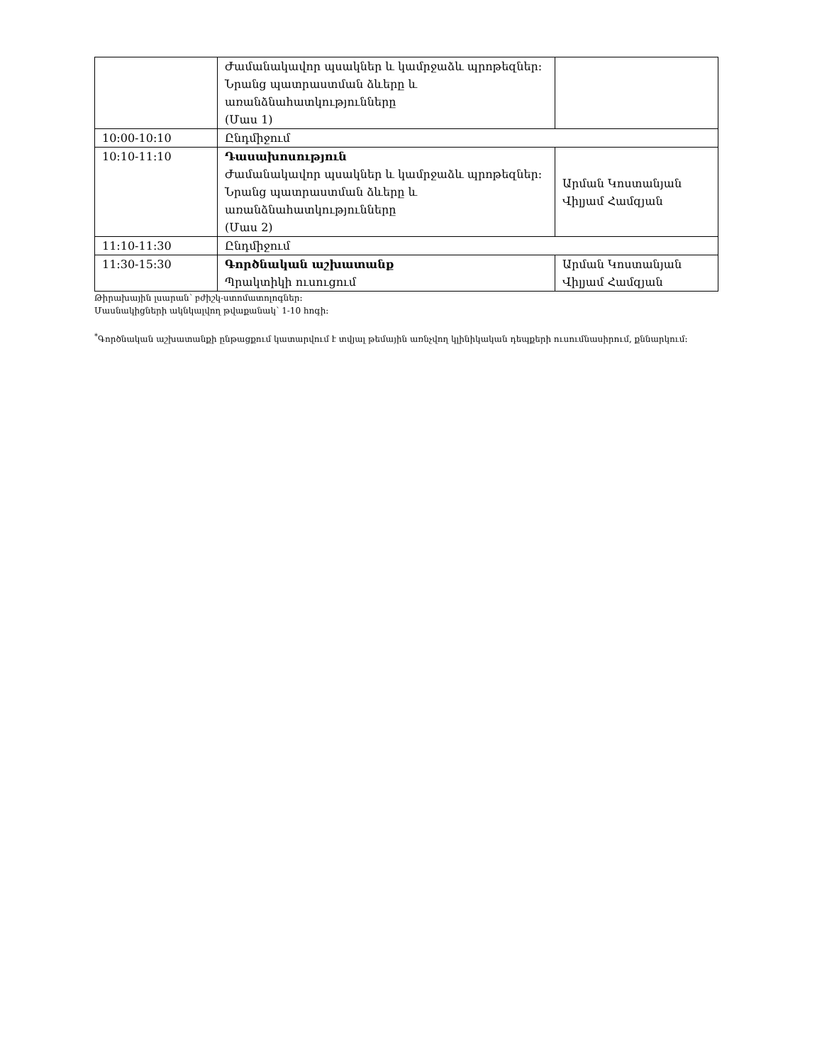| | Ժամանակավոր պսակներ և կամրջաձև պրոթեզներ: Նրանց պատրաստման ձևերը և առանձնահատկությունները (Մաս 1) | |
| 10:00-10:10 | Ընդմիջում | |
| 10:10-11:10 | Դասախոսություն Ժամանակավոր պսակներ և կամրջաձև պրոթեզներ: Նրանց պատրաստման ձևերը և առանձնահատկությունները (Մաս 2) | Արման Կոստանյան Վիլյամ Համզյան |
| 11:10-11:30 | Ընդմիջում | |
| 11:30-15:30 | Գործնական աշխատանք Պրակտիկի ուսուցում | Արման Կոստանյան Վիլյամ Համզյան |
Թիրախային լսարան՝ բժիշկ-ստոմատոլոգներ:
Մասնակիցների ակնկալվող թվաքանակ՝ 1-10 հոգի:
<sup>*</sup> Գործնական աշխատանքի ընթացքում կատարվում է տվյալ թեմային առնչվող կլինիկական դեպքերի ուսումնասիրում, քննարկում: